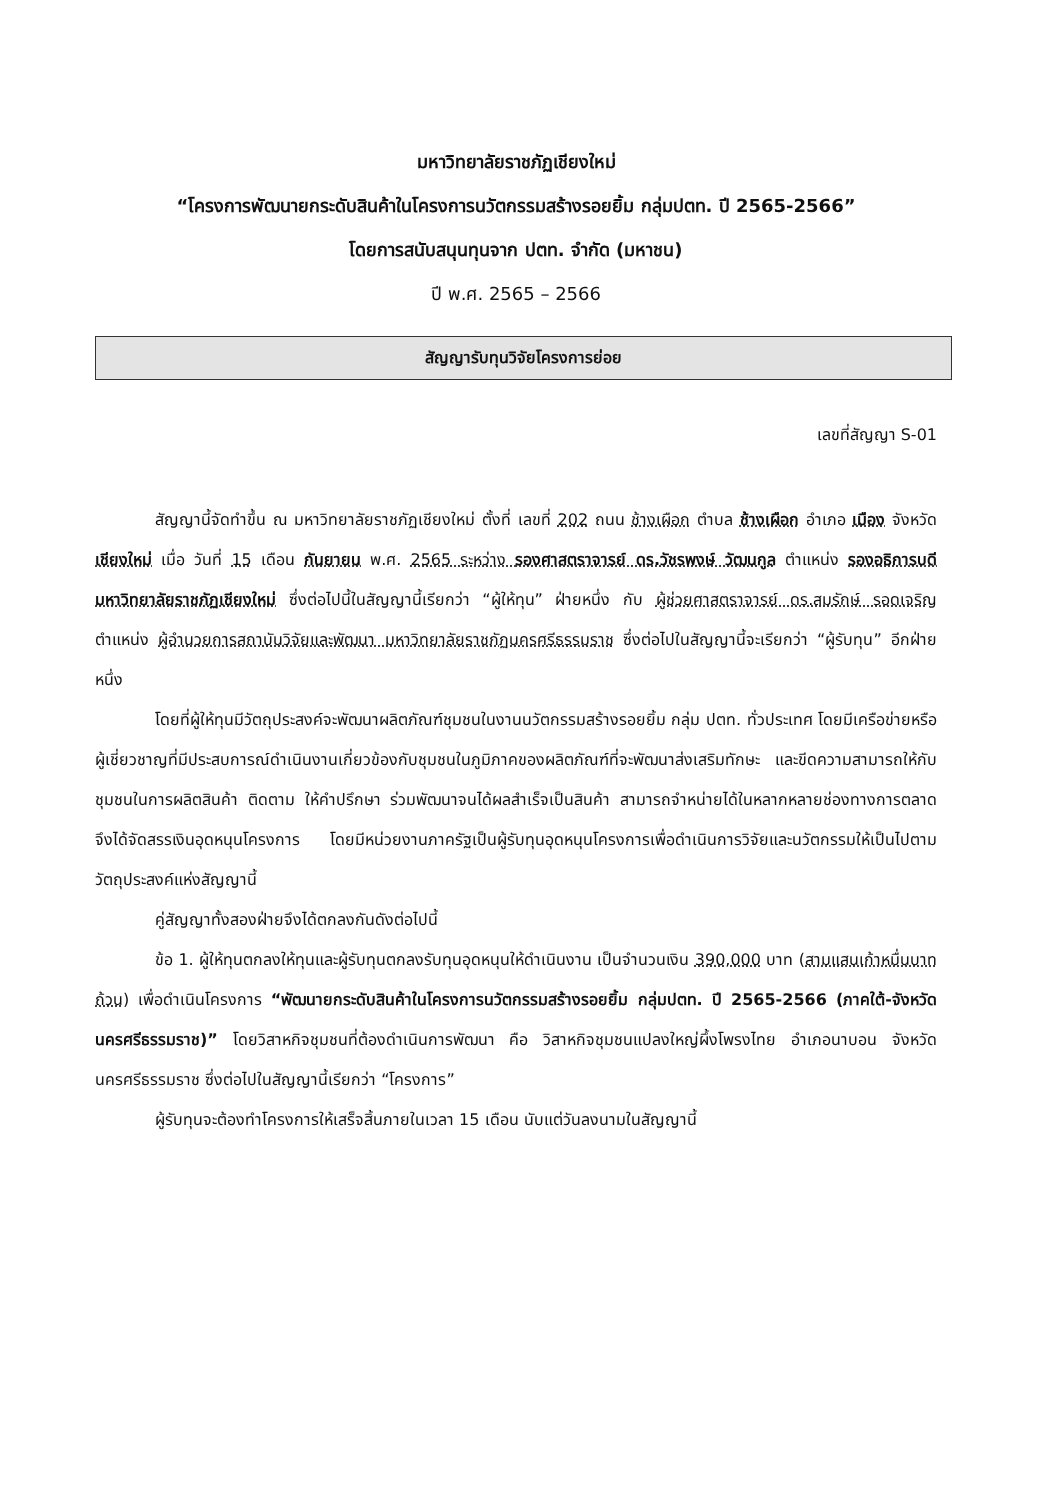มหาวิทยาลัยราชภัฏเชียงใหม่
“โครงการพัฒนายกระดับสินค้าในโครงการนวัตกรรมสร้างรอยยิ้ม กลุ่มปตท. ปี 2565-2566”
โดยการสนับสนุนทุนจาก ปตท. จำกัด (มหาชน)
ปี พ.ศ. 2565 – 2566
สัญญารับทุนวิจัยโครงการย่อย
เลขที่สัญญา S-01
สัญญานี้จัดทำขึ้น ณ มหาวิทยาลัยราชภัฏเชียงใหม่ ตั้งที่ เลขที่ 202 ถนน ช้างเผือก ตำบล ช้างเผือก อำเภอ เมือง จังหวัด เชียงใหม่ เมื่อ วันที่ 15 เดือน กันยายน พ.ศ. 2565 ระหว่าง รองศาสตราจารย์ ดร.วัชรพงษ์ วัฒนกูล ตำแหน่ง รองอธิการบดีมหาวิทยาลัยราชภัฏเชียงใหม่ ซึ่งต่อไปนี้ในสัญญานี้เรียกว่า “ผู้ให้ทุน” ฝ่ายหนึ่ง กับ ผู้ช่วยศาสตราจารย์ ดร.สมรักษ์ รอดเจริญ ตำแหน่ง ผู้อำนวยการสถาบันวิจัยและพัฒนา มหาวิทยาลัยราชภัฏนครศรีธรรมราช ซึ่งต่อไปในสัญญานี้จะเรียกว่า “ผู้รับทุน” อีกฝ่ายหนึ่ง
โดยที่ผู้ให้ทุนมีวัตถุประสงค์จะพัฒนาผลิตภัณฑ์ชุมชนในงานนวัตกรรมสร้างรอยยิ้ม กลุ่ม ปตท. ทั่วประเทศ โดยมีเครือข่ายหรือผู้เชี่ยวชาญที่มีประสบการณ์ดำเนินงานเกี่ยวข้องกับชุมชนในภูมิภาคของผลิตภัณฑ์ที่จะพัฒนาส่งเสริมทักษะ และขีดความสามารถให้กับชุมชนในการผลิตสินค้า ติดตาม ให้คำปรึกษา ร่วมพัฒนาจนได้ผลสำเร็จเป็นสินค้า สามารถจำหน่ายได้ในหลากหลายช่องทางการตลาด จึงได้จัดสรรเงินอุดหนุนโครงการ โดยมีหน่วยงานภาครัฐเป็นผู้รับทุนอุดหนุนโครงการเพื่อดำเนินการวิจัยและนวัตกรรมให้เป็นไปตามวัตถุประสงค์แห่งสัญญานี้
คู่สัญญาทั้งสองฝ่ายจึงได้ตกลงกันดังต่อไปนี้
ข้อ 1. ผู้ให้ทุนตกลงให้ทุนและผู้รับทุนตกลงรับทุนอุดหนุนให้ดำเนินงาน เป็นจำนวนเงิน 390,000 บาท (สามแสนเก้าหมื่นบาทถ้วน) เพื่อดำเนินโครงการ “พัฒนายกระดับสินค้าในโครงการนวัตกรรมสร้างรอยยิ้ม กลุ่มปตท. ปี 2565-2566 (ภาคใต้-จังหวัดนครศรีธรรมราช)” โดยวิสาหกิจชุมชนที่ต้องดำเนินการพัฒนา คือ วิสาหกิจชุมชนแปลงใหญ่ผึ้งโพรงไทย อำเภอนาบอน จังหวัดนครศรีธรรมราช ซึ่งต่อไปในสัญญานี้เรียกว่า “โครงการ”
ผู้รับทุนจะต้องทำโครงการให้เสร็จสิ้นภายในเวลา 15 เดือน นับแต่วันลงนามในสัญญานี้